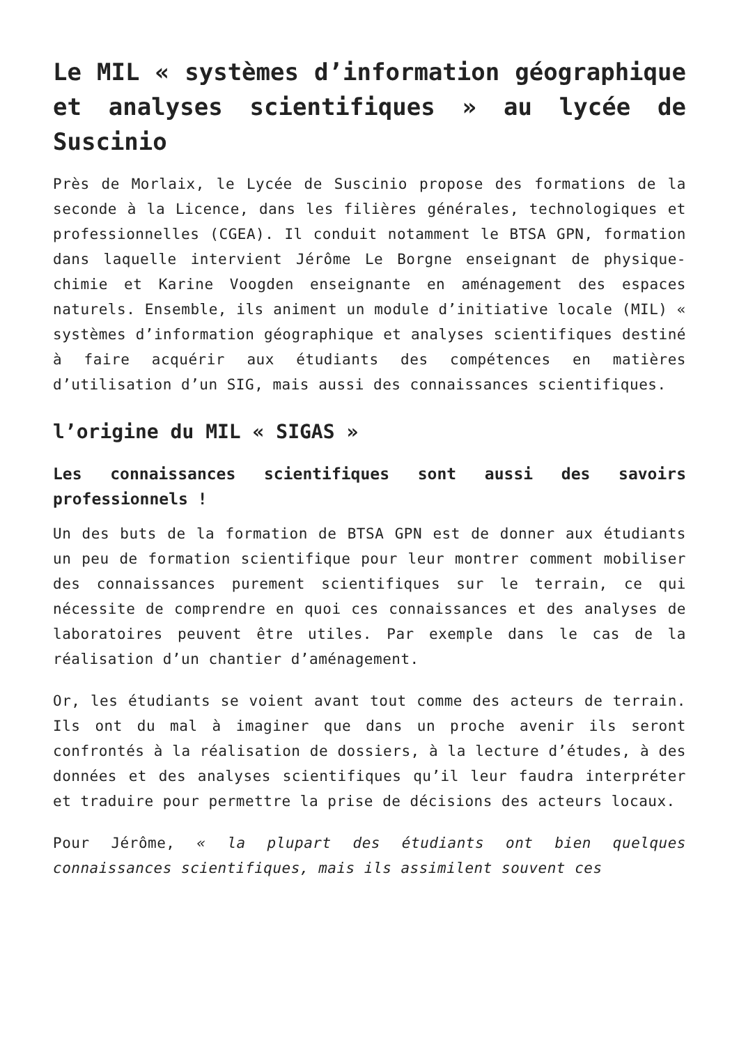Le MIL « systèmes d’information géographique et analyses scientifiques » au lycée de Suscinio
Près de Morlaix, le Lycée de Suscinio propose des formations de la seconde à la Licence, dans les filières générales, technologiques et professionnelles (CGEA). Il conduit notamment le BTSA GPN, formation dans laquelle intervient Jérôme Le Borgne enseignant de physique-chimie et Karine Voogden enseignante en aménagement des espaces naturels. Ensemble, ils animent un module d’initiative locale (MIL) « systèmes d’information géographique et analyses scientifiques destiné à faire acquérir aux étudiants des compétences en matières d’utilisation d’un SIG, mais aussi des connaissances scientifiques.
l’origine du MIL « SIGAS »
Les connaissances scientifiques sont aussi des savoirs professionnels !
Un des buts de la formation de BTSA GPN est de donner aux étudiants un peu de formation scientifique pour leur montrer comment mobiliser des connaissances purement scientifiques sur le terrain, ce qui nécessite de comprendre en quoi ces connaissances et des analyses de laboratoires peuvent être utiles. Par exemple dans le cas de la réalisation d’un chantier d’aménagement.
Or, les étudiants se voient avant tout comme des acteurs de terrain. Ils ont du mal à imaginer que dans un proche avenir ils seront confrontés à la réalisation de dossiers, à la lecture d’études, à des données et des analyses scientifiques qu’il leur faudra interpréter et traduire pour permettre la prise de décisions des acteurs locaux.
Pour Jérôme, « la plupart des étudiants ont bien quelques connaissances scientifiques, mais ils assimilent souvent ces